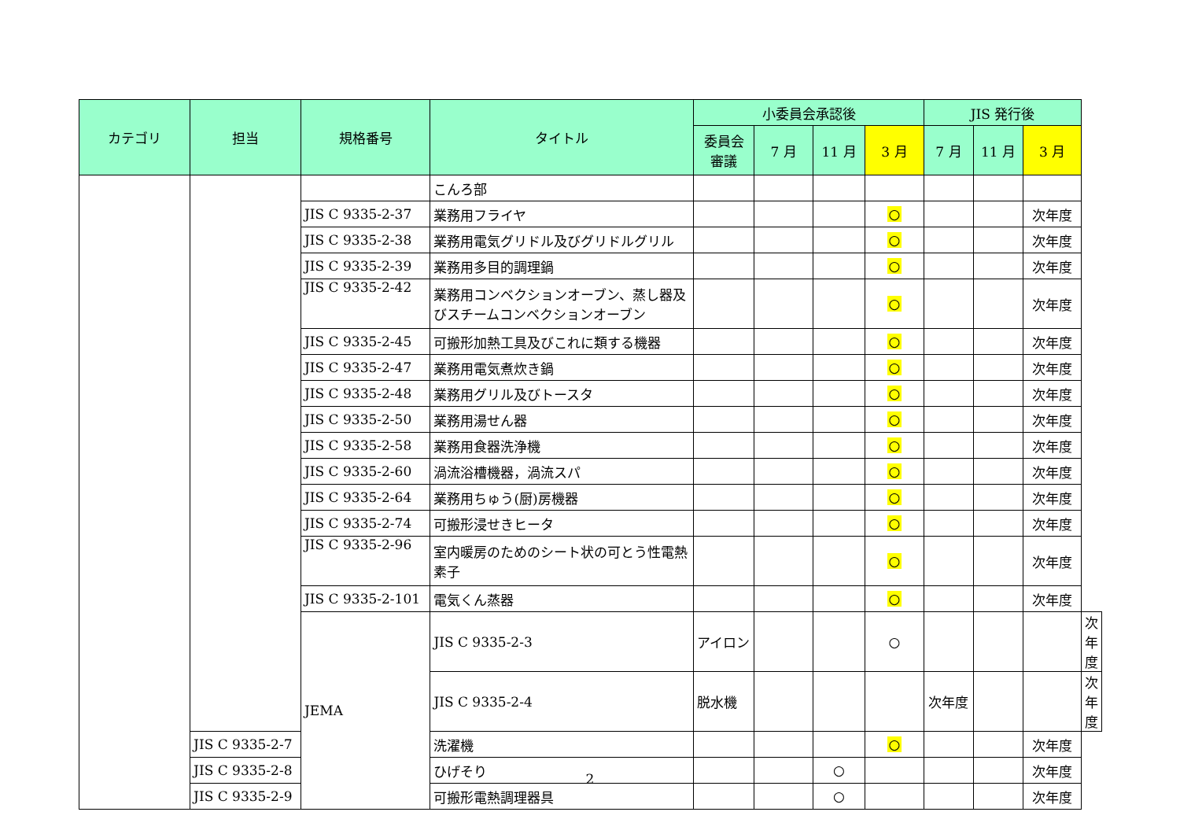| カテゴリ | 担当 | 規格番号 | タイトル | 小委員会承認後 | | | | JIS 発行後 | | | |
| --- | --- | --- | --- | --- | --- | --- | --- | --- | --- | --- | --- |
| | | | | 委員会 審議 | 7 月 | 11 月 | 3 月 | 7 月 | 11 月 | 3 月 | |
| | | | こんろ部 | | | | | | | | |
| | | JIS C 9335-2-37 | 業務用フライヤ | | | | ○ | | | 次年度 | |
| | | JIS C 9335-2-38 | 業務用電気グリドル及びグリドルグリル | | | | ○ | | | 次年度 | |
| | | JIS C 9335-2-39 | 業務用多目的調理鍋 | | | | ○ | | | 次年度 | |
| | | JIS C 9335-2-42 | 業務用コンベクションオーブン、蒸し器及びスチームコンベクションオーブン | | | | ○ | | | 次年度 | |
| | | JIS C 9335-2-45 | 可搬形加熱工具及びこれに類する機器 | | | | ○ | | | 次年度 | |
| | | JIS C 9335-2-47 | 業務用電気煮炊き鍋 | | | | ○ | | | 次年度 | |
| | | JIS C 9335-2-48 | 業務用グリル及びトースタ | | | | ○ | | | 次年度 | |
| | | JIS C 9335-2-50 | 業務用湯せん器 | | | | ○ | | | 次年度 | |
| | | JIS C 9335-2-58 | 業務用食器洗浄機 | | | | ○ | | | 次年度 | |
| | | JIS C 9335-2-60 | 渦流浴槽機器，渦流スパ | | | | ○ | | | 次年度 | |
| | | JIS C 9335-2-64 | 業務用ちゅう(厨)房機器 | | | | ○ | | | 次年度 | |
| | | JIS C 9335-2-74 | 可搬形浸せきヒータ | | | | ○ | | | 次年度 | |
| | | JIS C 9335-2-96 | 室内暖房のためのシート状の可とう性電熱素子 | | | | ○ | | | 次年度 | |
| | | JIS C 9335-2-101 | 電気くん蒸器 | | | | ○ | | | 次年度 | |
| | | JEMA | JIS C 9335-2-3 | アイロン | | | ○ | | | | 次年度 |
| | | | JIS C 9335-2-4 | 脱水機 | | | | 次年度 | | | 次年度 |
| | JIS C 9335-2-7 | | 洗濯機 | | | | ○ | | | 次年度 | |
| | JIS C 9335-2-8 | | ひげそり | | | ○ | | | | 次年度 | |
| | JIS C 9335-2-9 | | 可搬形電熱調理器具 | | | ○ | | | | 次年度 | |
2